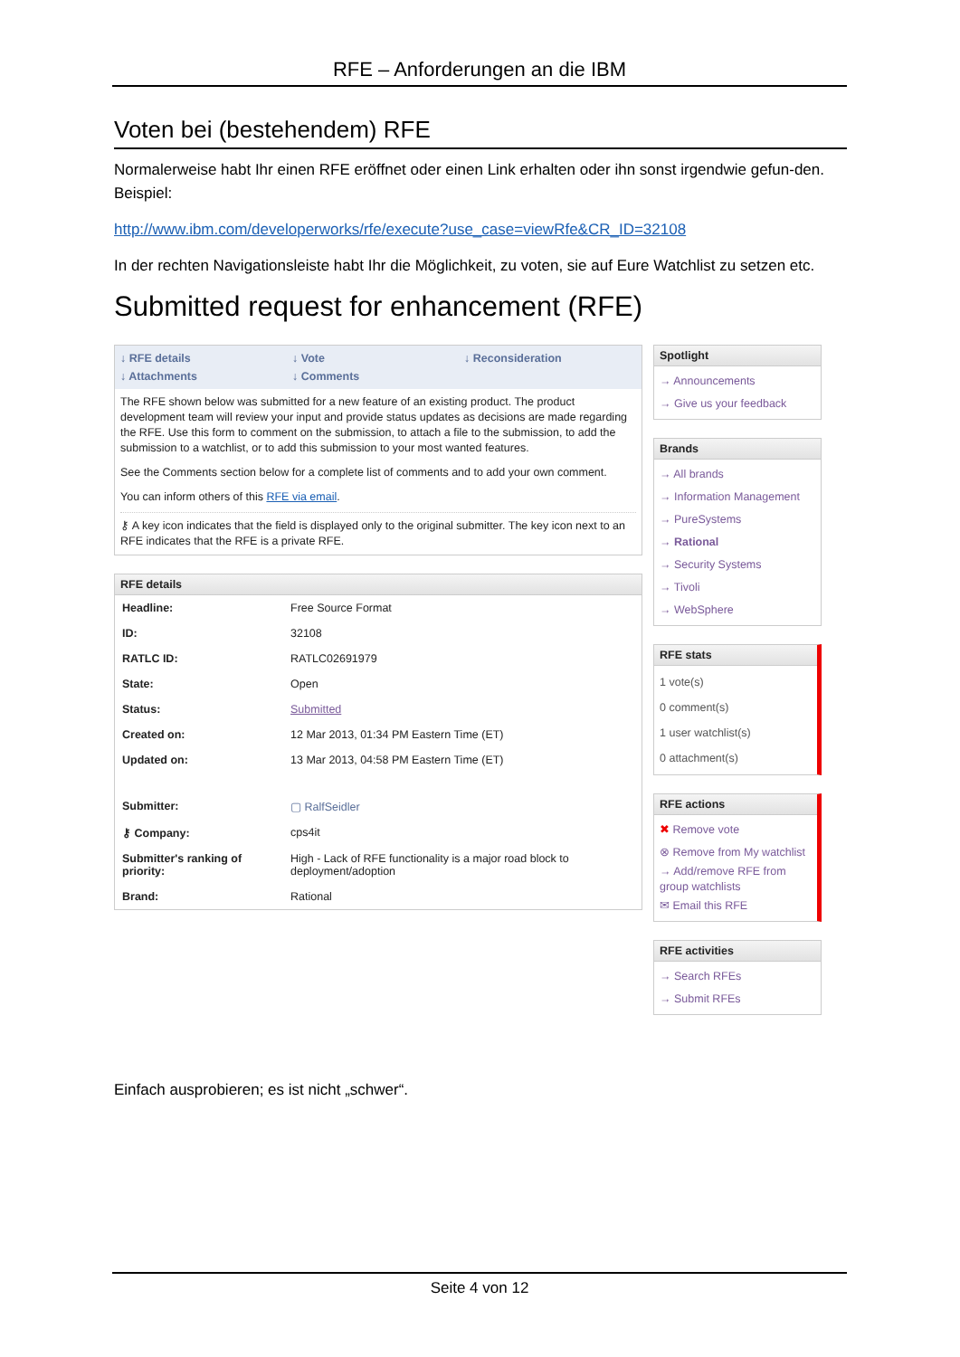RFE – Anforderungen an die IBM
Voten bei (bestehendem) RFE
Normalerweise habt Ihr einen RFE eröffnet oder einen Link erhalten oder ihn sonst irgendwie gefun-den. Beispiel:
http://www.ibm.com/developerworks/rfe/execute?use_case=viewRfe&CR_ID=32108
In der rechten Navigationsleiste habt Ihr die Möglichkeit, zu voten, sie auf Eure Watchlist zu setzen etc.
Submitted request for enhancement (RFE)
↓ RFE details ↓ Vote ↓ Reconsideration ↓ Attachments ↓ Comments
The RFE shown below was submitted for a new feature of an existing product. The product development team will review your input and provide status updates as decisions are made regarding the RFE. Use this form to comment on the submission, to attach a file to the submission, to add the submission to a watchlist, or to add this submission to your most wanted features.
See the Comments section below for a complete list of comments and to add your own comment.
You can inform others of this RFE via email.
⚷ A key icon indicates that the field is displayed only to the original submitter. The key icon next to an RFE indicates that the RFE is a private RFE.
RFE details
| Headline: | Free Source Format |
| ID: | 32108 |
| RATLC ID: | RATLC02691979 |
| State: | Open |
| Status: | Submitted |
| Created on: | 12 Mar 2013, 01:34 PM Eastern Time (ET) |
| Updated on: | 13 Mar 2013, 04:58 PM Eastern Time (ET) |
| Submitter: | ▢ RalfSeidler |
| ⚷ Company: | cps4it |
| Submitter's ranking of priority: | High - Lack of RFE functionality is a major road block to deployment/adoption |
| Brand: | Rational |
Spotlight
→ Announcements
→ Give us your feedback
Brands
→ All brands
→ Information Management
→ PureSystems
→ Rational
→ Security Systems
→ Tivoli
→ WebSphere
RFE stats
1 vote(s)
0 comment(s)
1 user watchlist(s)
0 attachment(s)
RFE actions
✖ Remove vote
⊗ Remove from My watchlist
→ Add/remove RFE from group watchlists
✉ Email this RFE
RFE activities
→ Search RFEs
→ Submit RFEs
Einfach ausprobieren; es ist nicht „schwer“.
Seite 4 von 12